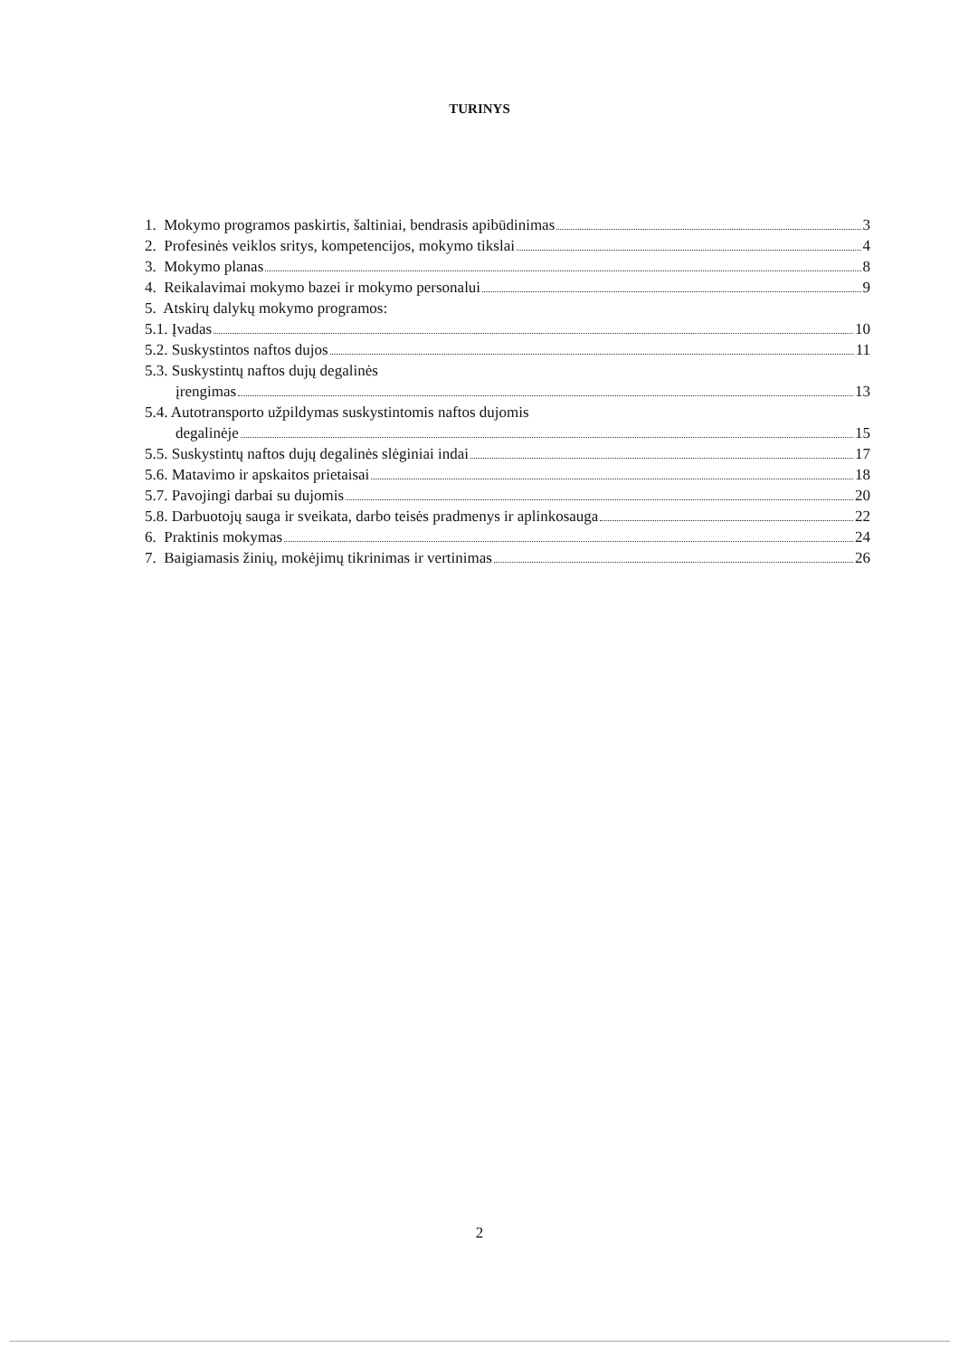TURINYS
1. Mokymo programos paskirtis, šaltiniai, bendrasis apibūdinimas 3
2. Profesinės veiklos sritys, kompetencijos, mokymo tikslai 4
3. Mokymo planas 8
4. Reikalavimai mokymo bazei ir mokymo personalui 9
5. Atskirų dalykų mokymo programos:
5.1. Įvadas 10
5.2. Suskystintos naftos dujos 11
5.3. Suskystintų naftos dujų degalinės
įrengimas 13
5.4. Autotransporto užpildymas suskystintomis naftos dujomis
degalinėje 15
5.5. Suskystintų naftos dujų degalinės slėginiai indai 17
5.6. Matavimo ir apskaitos prietaisai 18
5.7. Pavojingi darbai su dujomis 20
5.8. Darbuotojų sauga ir sveikata, darbo teisės pradmenys ir aplinkosauga 22
6. Praktinis mokymas 24
7. Baigiamasis žinių, mokėjimų tikrinimas ir vertinimas 26
2